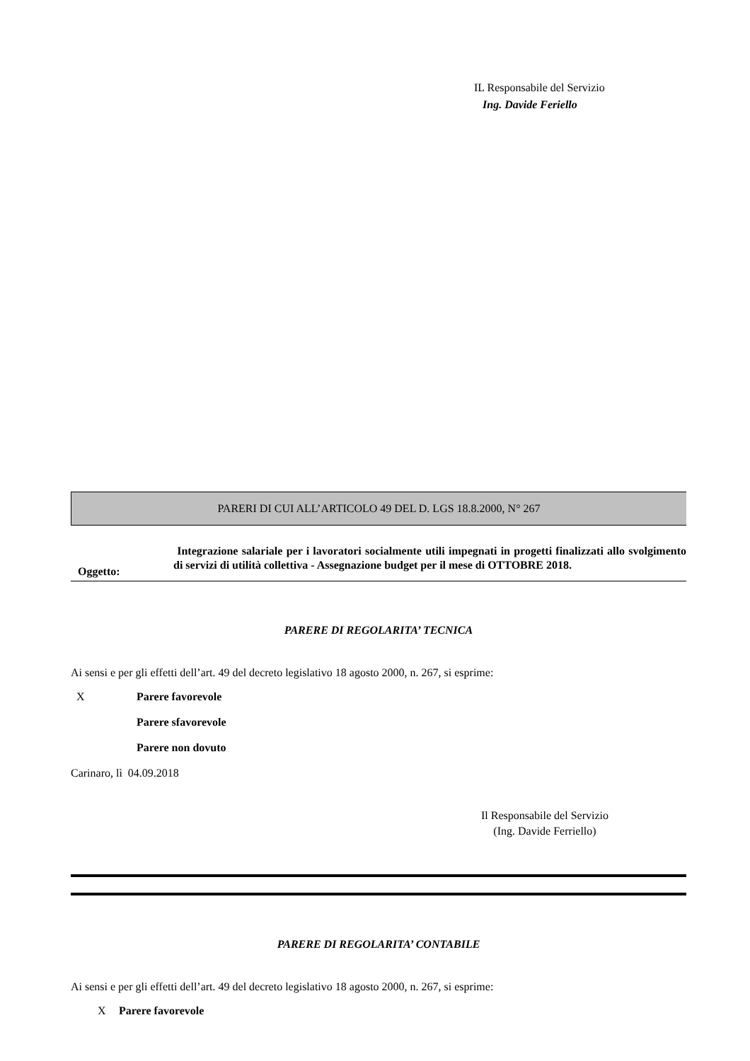IL Responsabile del Servizio
Ing. Davide Feriello
PARERI DI CUI ALL’ARTICOLO 49 DEL D. LGS 18.8.2000, N° 267
Oggetto:
Integrazione salariale per i lavoratori socialmente utili impegnati in progetti finalizzati allo svolgimento di servizi di utilità collettiva - Assegnazione budget per il mese di OTTOBRE 2018.
PARERE DI REGOLARITA’ TECNICA
Ai sensi e per gli effetti dell’art. 49 del decreto legislativo 18 agosto 2000, n. 267, si esprime:
X Parere favorevole
Parere sfavorevole
Parere non dovuto
Carinaro, lì 04.09.2018
Il Responsabile del Servizio
(Ing. Davide Ferriello)
PARERE DI REGOLARITA’ CONTABILE
Ai sensi e per gli effetti dell’art. 49 del decreto legislativo 18 agosto 2000, n. 267, si esprime:
X Parere favorevole